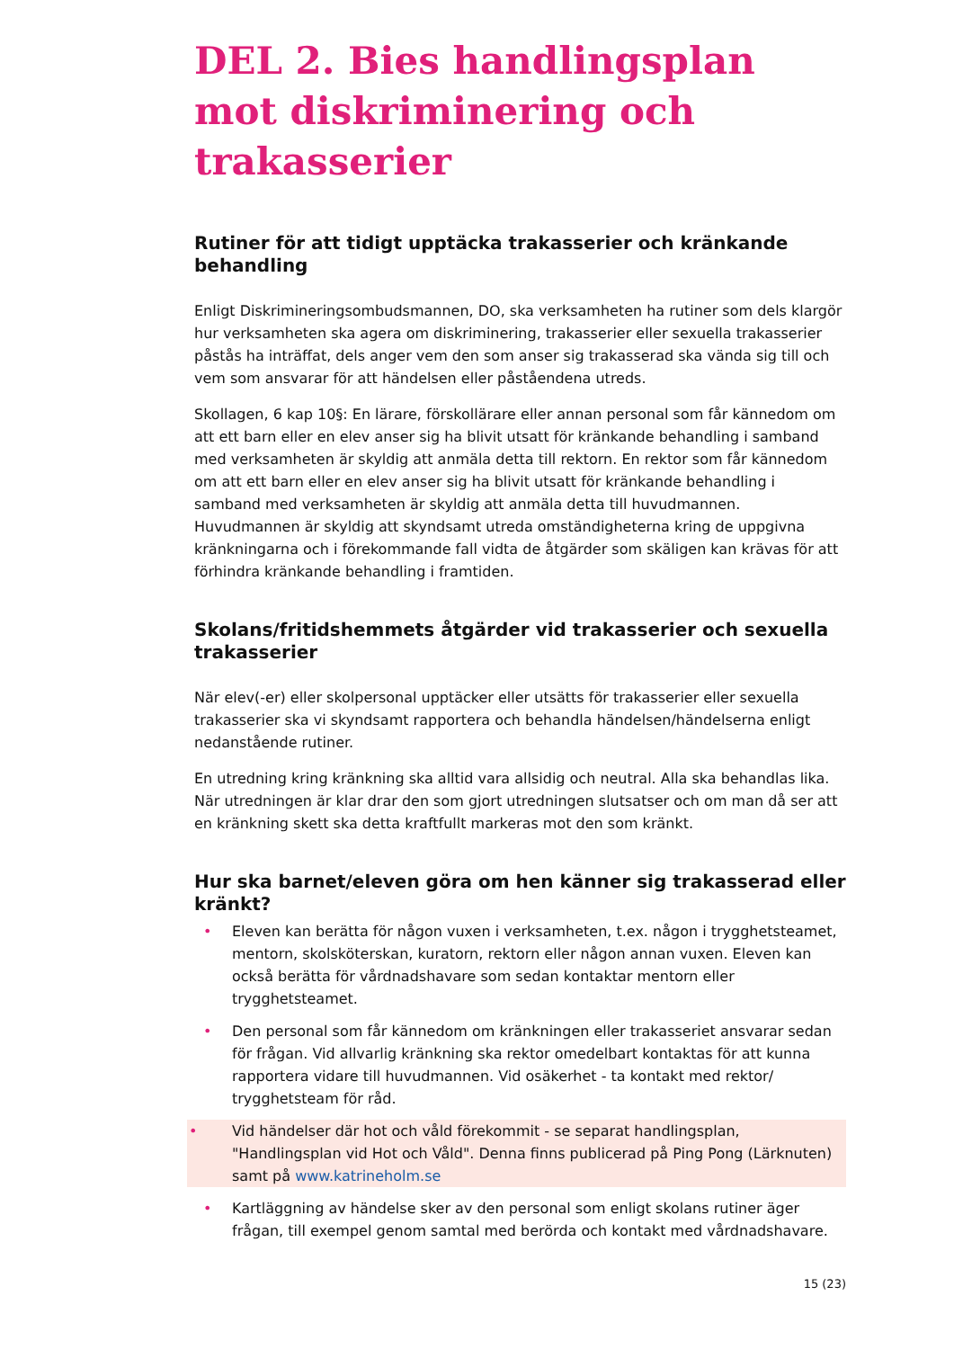DEL 2. Bies handlingsplan mot diskriminering och trakasserier
Rutiner för att tidigt upptäcka trakasserier och kränkande behandling
Enligt Diskrimineringsombudsmannen, DO, ska verksamheten ha rutiner som dels klargör hur verksamheten ska agera om diskriminering, trakasserier eller sexuella trakasserier påstås ha inträffat, dels anger vem den som anser sig trakasserad ska vända sig till och vem som ansvarar för att händelsen eller påståendena utreds.
Skollagen, 6 kap 10§: En lärare, förskollärare eller annan personal som får kännedom om att ett barn eller en elev anser sig ha blivit utsatt för kränkande behandling i samband med verksamheten är skyldig att anmäla detta till rektorn. En rektor som får kännedom om att ett barn eller en elev anser sig ha blivit utsatt för kränkande behandling i samband med verksamheten är skyldig att anmäla detta till huvudmannen. Huvudmannen är skyldig att skyndsamt utreda omständigheterna kring de uppgivna kränkningarna och i förekommande fall vidta de åtgärder som skäligen kan krävas för att förhindra kränkande behandling i framtiden.
Skolans/fritidshemmets åtgärder vid trakasserier och sexuella trakasserier
När elev(-er) eller skolpersonal upptäcker eller utsätts för trakasserier eller sexuella trakasserier ska vi skyndsamt rapportera och behandla händelsen/händelserna enligt nedanstående rutiner.
En utredning kring kränkning ska alltid vara allsidig och neutral. Alla ska behandlas lika. När utredningen är klar drar den som gjort utredningen slutsatser och om man då ser att en kränkning skett ska detta kraftfullt markeras mot den som kränkt.
Hur ska barnet/eleven göra om hen känner sig trakasserad eller kränkt?
• Eleven kan berätta för någon vuxen i verksamheten, t.ex. någon i trygghetsteamet, mentorn, skolsköterskan, kuratorn, rektorn eller någon annan vuxen. Eleven kan också berätta för vårdnadshavare som sedan kontaktar mentorn eller trygghetsteamet.
• Den personal som får kännedom om kränkningen eller trakasseriet ansvarar sedan för frågan. Vid allvarlig kränkning ska rektor omedelbart kontaktas för att kunna rapportera vidare till huvudmannen. Vid osäkerhet - ta kontakt med rektor/ trygghetsteam för råd.
• Vid händelser där hot och våld förekommit - se separat handlingsplan, "Handlingsplan vid Hot och Våld". Denna finns publicerad på Ping Pong (Lärknuten) samt på www.katrineholm.se
• Kartläggning av händelse sker av den personal som enligt skolans rutiner äger frågan, till exempel genom samtal med berörda och kontakt med vårdnadshavare.
15 (23)